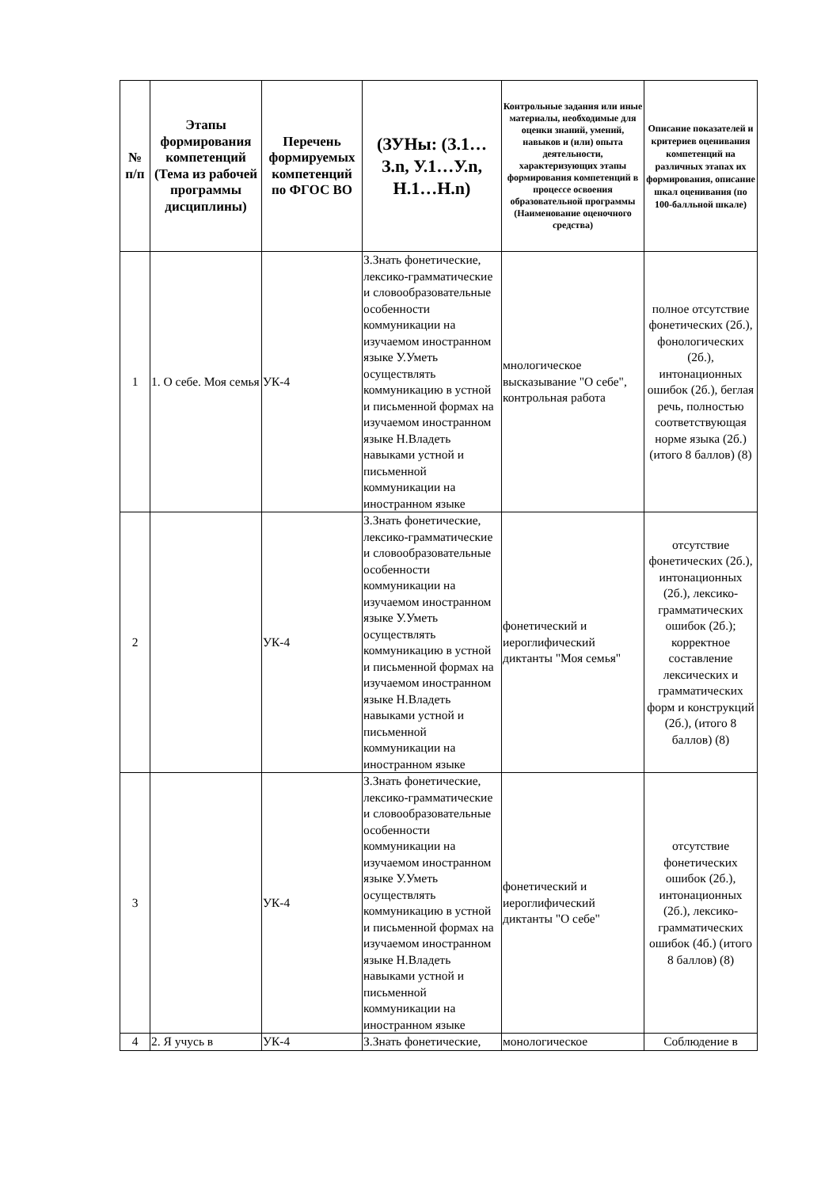| № п/п | Этапы формирования компетенций (Тема из рабочей программы дисциплины) | Перечень формируемых компетенций по ФГОС ВО | (ЗУНы: (З.1…З.n, У.1…У.n, Н.1…Н.n) | Контрольные задания или иные материалы, необходимые для оценки знаний, умений, навыков и (или) опыта деятельности, характеризующих этапы формирования компетенций в процессе освоения образовательной программы (Наименование оценочного средства) | Описание показателей и критериев оценивания компетенций на различных этапах их формирования, описание шкал оценивания (по 100-балльной шкале) |
| --- | --- | --- | --- | --- | --- |
| 1 | 1. О себе. Моя семья | УК-4 | З.Знать фонетические, лексико-грамматические и словообразовательные особенности коммуникации на изучаемом иностранном языке У.Уметь осуществлять коммуникацию в устной и письменной формах на изучаемом иностранном языке Н.Владеть навыками устной и письменной коммуникации на иностранном языке | мнологическое высказывание "О себе", контрольная работа | полное отсутствие фонетических (2б.), фонологических (2б.), интонационных ошибок (2б.), беглая речь, полностью соответствующая норме языка (2б.) (итого 8 баллов) (8) |
| 2 | | УК-4 | З.Знать фонетические, лексико-грамматические и словообразовательные особенности коммуникации на изучаемом иностранном языке У.Уметь осуществлять коммуникацию в устной и письменной формах на изучаемом иностранном языке Н.Владеть навыками устной и письменной коммуникации на иностранном языке | фонетический и иероглифический диктанты "Моя семья" | отсутствие фонетических (2б.), интонационных (2б.), лексико-грамматических ошибок (2б.); корректное составление лексических и грамматических форм и конструкций (2б.), (итого 8 баллов) (8) |
| 3 | | УК-4 | З.Знать фонетические, лексико-грамматические и словообразовательные особенности коммуникации на изучаемом иностранном языке У.Уметь осуществлять коммуникацию в устной и письменной формах на изучаемом иностранном языке Н.Владеть навыками устной и письменной коммуникации на иностранном языке | фонетический и иероглифический диктанты "О себе" | отсутствие фонетических ошибок (2б.), интонационных (2б.), лексико-грамматических ошибок (4б.) (итого 8 баллов) (8) |
| 4 | 2. Я учусь в | УК-4 | З.Знать фонетические, | монологическое | Соблюдение в |